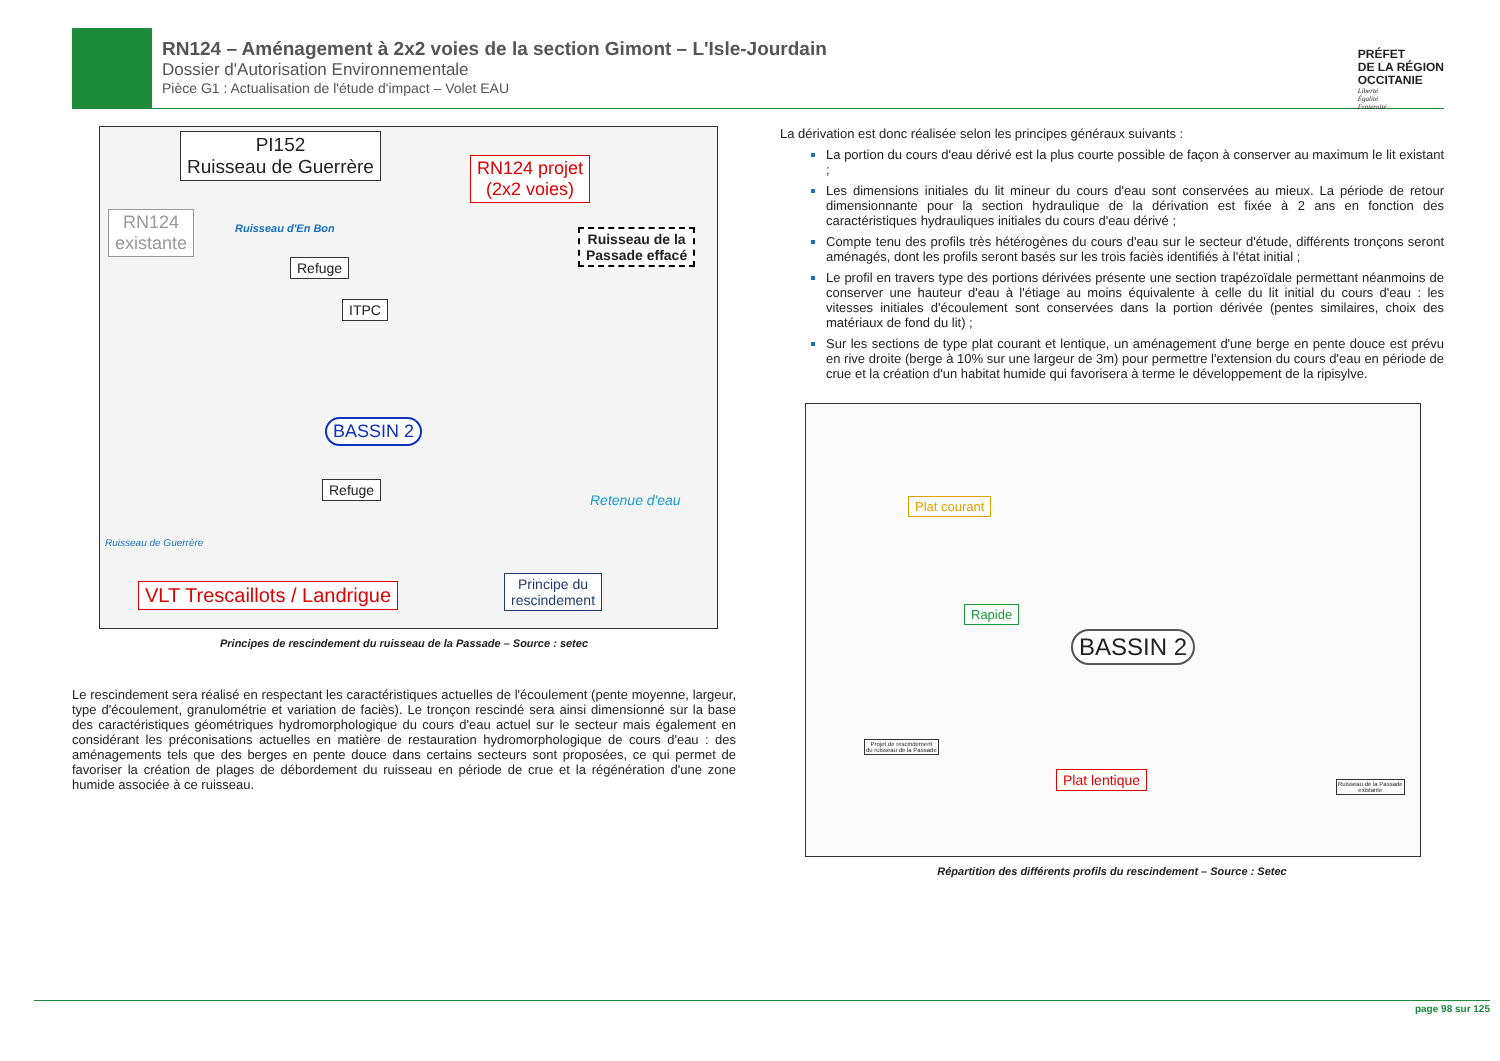RN124 – Aménagement à 2x2 voies de la section Gimont – L'Isle-Jourdain
Dossier d'Autorisation Environnementale
Pièce G1 : Actualisation de l'étude d'impact – Volet EAU
PRÉFET
DE LA RÉGION
OCCITANIE
Liberté
Égalité
Fraternité
PI152
Ruisseau de Guerrère
RN124 projet
(2x2 voies)
RN124
existante
Ruisseau d'En Bon
Ruisseau de la
Passade effacé
Refuge
ITPC
BASSIN 2
Refuge
Retenue d'eau
Ruisseau de Guerrère
VLT Trescaillots / Landrigue
Principe du
rescindement
Principes de rescindement du ruisseau de la Passade – Source : setec
Le rescindement sera réalisé en respectant les caractéristiques actuelles de l'écoulement (pente moyenne, largeur, type d'écoulement, granulométrie et variation de faciès). Le tronçon rescindé sera ainsi dimensionné sur la base des caractéristiques géométriques hydromorphologique du cours d'eau actuel sur le secteur mais également en considérant les préconisations actuelles en matière de restauration hydromorphologique de cours d'eau : des aménagements tels que des berges en pente douce dans certains secteurs sont proposées, ce qui permet de favoriser la création de plages de débordement du ruisseau en période de crue et la régénération d'une zone humide associée à ce ruisseau.
La dérivation est donc réalisée selon les principes généraux suivants :
La portion du cours d'eau dérivé est la plus courte possible de façon à conserver au maximum le lit existant ;
Les dimensions initiales du lit mineur du cours d'eau sont conservées au mieux. La période de retour dimensionnante pour la section hydraulique de la dérivation est fixée à 2 ans en fonction des caractéristiques hydrauliques initiales du cours d'eau dérivé ;
Compte tenu des profils très hétérogènes du cours d'eau sur le secteur d'étude, différents tronçons seront aménagés, dont les profils seront basés sur les trois faciès identifiés à l'état initial ;
Le profil en travers type des portions dérivées présente une section trapézoïdale permettant néanmoins de conserver une hauteur d'eau à l'étiage au moins équivalente à celle du lit initial du cours d'eau : les vitesses initiales d'écoulement sont conservées dans la portion dérivée (pentes similaires, choix des matériaux de fond du lit) ;
Sur les sections de type plat courant et lentique, un aménagement d'une berge en pente douce est prévu en rive droite (berge à 10% sur une largeur de 3m) pour permettre l'extension du cours d'eau en période de crue et la création d'un habitat humide qui favorisera à terme le développement de la ripisylve.
Plat courant
Rapide
BASSIN 2
Projet de rescindement
du ruisseau de la Passade
Ruisseau de la Passade
existante
Plat lentique
Répartition des différents profils du rescindement – Source : Setec
page 98 sur 125